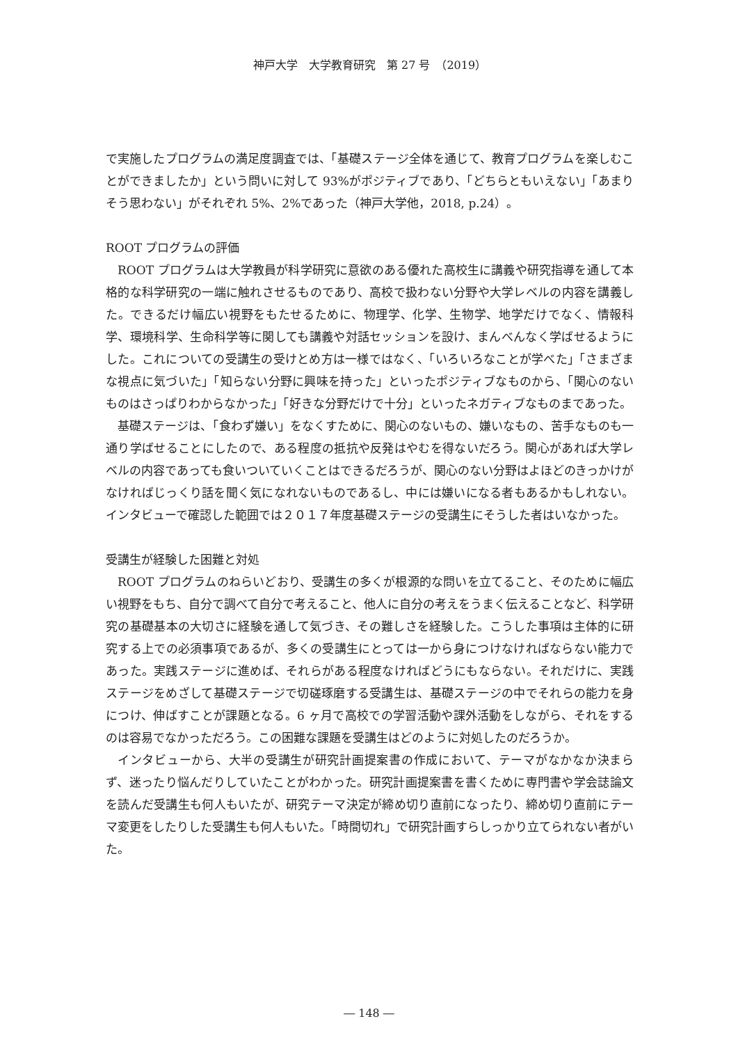神戸大学　大学教育研究　第 27 号　（2019）
で実施したプログラムの満足度調査では、「基礎ステージ全体を通じて、教育プログラムを楽しむことができましたか」という問いに対して 93%がポジティブであり、「どちらともいえない」「あまりそう思わない」がそれぞれ 5%、2%であった（神戸大学他，2018, p.24）。
ROOT プログラムの評価
ROOT プログラムは大学教員が科学研究に意欲のある優れた高校生に講義や研究指導を通して本格的な科学研究の一端に触れさせるものであり、高校で扱わない分野や大学レベルの内容を講義した。できるだけ幅広い視野をもたせるために、物理学、化学、生物学、地学だけでなく、情報科学、環境科学、生命科学等に関しても講義や対話セッションを設け、まんべんなく学ばせるようにした。これについての受講生の受けとめ方は一様ではなく、「いろいろなことが学べた」「さまざまな視点に気づいた」「知らない分野に興味を持った」といったポジティブなものから、「関心のないものはさっぱりわからなかった」「好きな分野だけで十分」といったネガティブなものまであった。
基礎ステージは、「食わず嫌い」をなくすために、関心のないもの、嫌いなもの、苦手なものも一通り学ばせることにしたので、ある程度の抵抗や反発はやむを得ないだろう。関心があれば大学レベルの内容であっても食いついていくことはできるだろうが、関心のない分野はよほどのきっかけがなければじっくり話を聞く気になれないものであるし、中には嫌いになる者もあるかもしれない。インタビューで確認した範囲では２０１７年度基礎ステージの受講生にそうした者はいなかった。
受講生が経験した困難と対処
ROOT プログラムのねらいどおり、受講生の多くが根源的な問いを立てること、そのために幅広い視野をもち、自分で調べて自分で考えること、他人に自分の考えをうまく伝えることなど、科学研究の基礎基本の大切さに経験を通して気づき、その難しさを経験した。こうした事項は主体的に研究する上での必須事項であるが、多くの受講生にとっては一から身につけなければならない能力であった。実践ステージに進めば、それらがある程度なければどうにもならない。それだけに、実践ステージをめざして基礎ステージで切磋琢磨する受講生は、基礎ステージの中でそれらの能力を身につけ、伸ばすことが課題となる。6 ヶ月で高校での学習活動や課外活動をしながら、それをするのは容易でなかっただろう。この困難な課題を受講生はどのように対処したのだろうか。
インタビューから、大半の受講生が研究計画提案書の作成において、テーマがなかなか決まらず、迷ったり悩んだりしていたことがわかった。研究計画提案書を書くために専門書や学会誌論文を読んだ受講生も何人もいたが、研究テーマ決定が締め切り直前になったり、締め切り直前にテーマ変更をしたりした受講生も何人もいた。「時間切れ」で研究計画すらしっかり立てられない者がいた。
― 148 ―